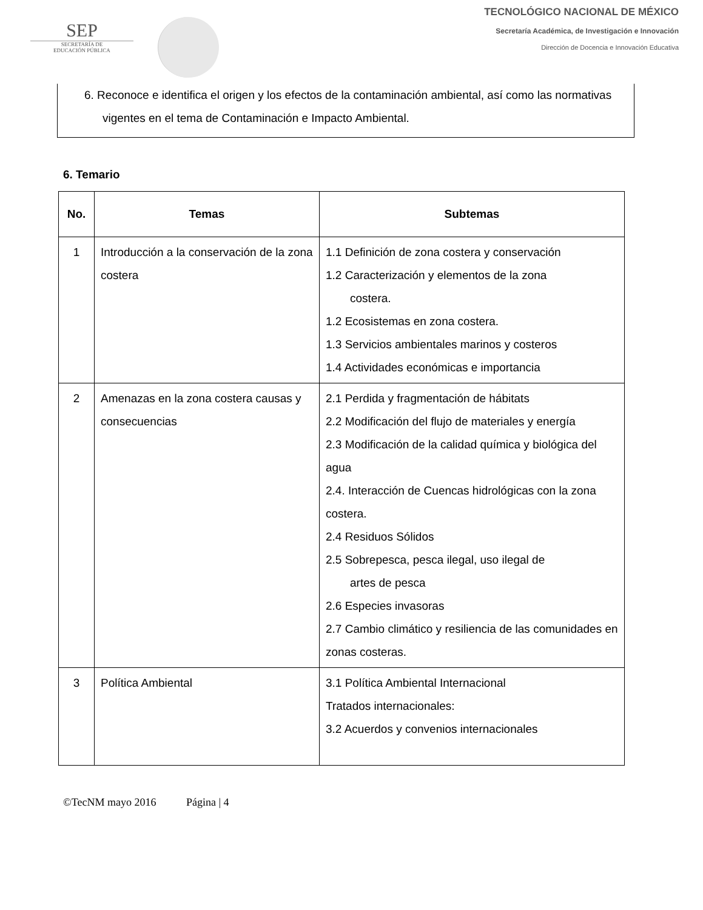SEP
SECRETARÍA DE
EDUCACIÓN PÚBLICA
TECNOLÓGICO NACIONAL DE MÉXICO
Secretaría Académica, de Investigación e Innovación
Dirección de Docencia e Innovación Educativa
6. Reconoce e identifica el origen y los efectos de la contaminación ambiental, así como las normativas vigentes en el tema de Contaminación e Impacto Ambiental.
6. Temario
| No. | Temas | Subtemas |
| --- | --- | --- |
| 1 | Introducción a la conservación de la zona costera | 1.1 Definición de zona costera y conservación 1.2 Caracterización y elementos de la zona costera. 1.2 Ecosistemas en zona costera. 1.3 Servicios ambientales marinos y costeros 1.4 Actividades económicas e importancia |
| 2 | Amenazas en la zona costera causas y consecuencias | 2.1 Perdida y fragmentación de hábitats 2.2 Modificación del flujo de materiales y energía 2.3 Modificación de la calidad química y biológica del agua 2.4. Interacción de Cuencas hidrológicas con la zona costera. 2.4 Residuos Sólidos 2.5 Sobrepesca, pesca ilegal, uso ilegal de artes de pesca 2.6 Especies invasoras 2.7 Cambio climático y resiliencia de las comunidades en zonas costeras. |
| 3 | Política Ambiental | 3.1 Política Ambiental Internacional Tratados internacionales: 3.2 Acuerdos y convenios internacionales |
©TecNM mayo 2016 Página | 4